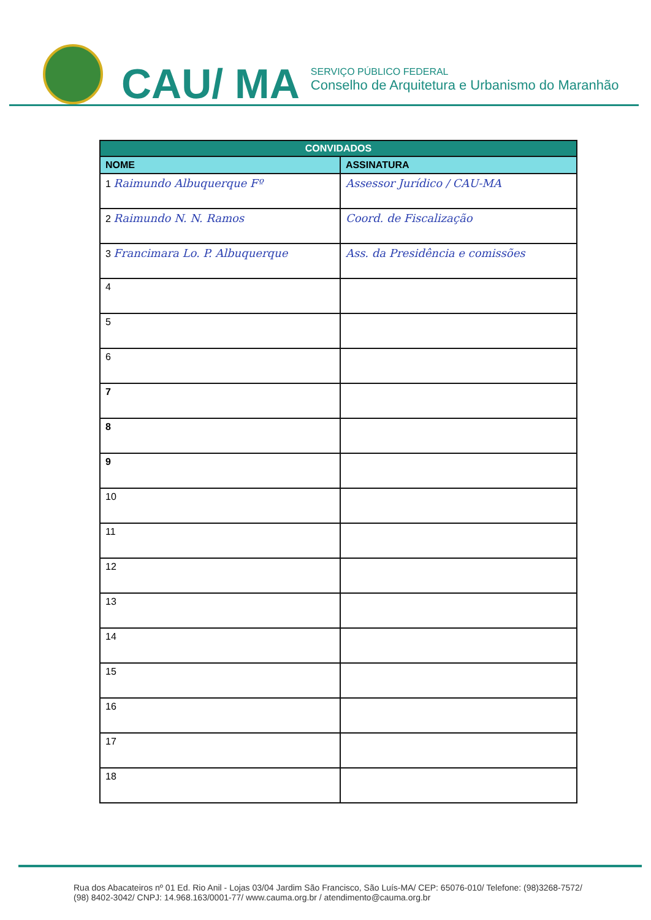CAU/ MA
SERVIÇO PÚBLICO FEDERAL
Conselho de Arquitetura e Urbanismo do Maranhão
| CONVIDADOS | |
| --- | --- |
| NOME | ASSINATURA |
| 1 Raimundo Albuquerque Fº | Assessor Jurídico / CAU-MA |
| 2 Raimundo N. N. Ramos | Coord. de Fiscalização |
| 3 Francimara Lo. P. Albuquerque | Ass. da Presidência e comissões |
| 4 | |
| 5 | |
| 6 | |
| 7 | |
| 8 | |
| 9 | |
| 10 | |
| 11 | |
| 12 | |
| 13 | |
| 14 | |
| 15 | |
| 16 | |
| 17 | |
| 18 | |
Rua dos Abacateiros nº 01 Ed. Rio Anil - Lojas 03/04 Jardim São Francisco, São Luís-MA/ CEP: 65076-010/ Telefone: (98)3268-7572/
(98) 8402-3042/ CNPJ: 14.968.163/0001-77/ www.cauma.org.br / atendimento@cauma.org.br